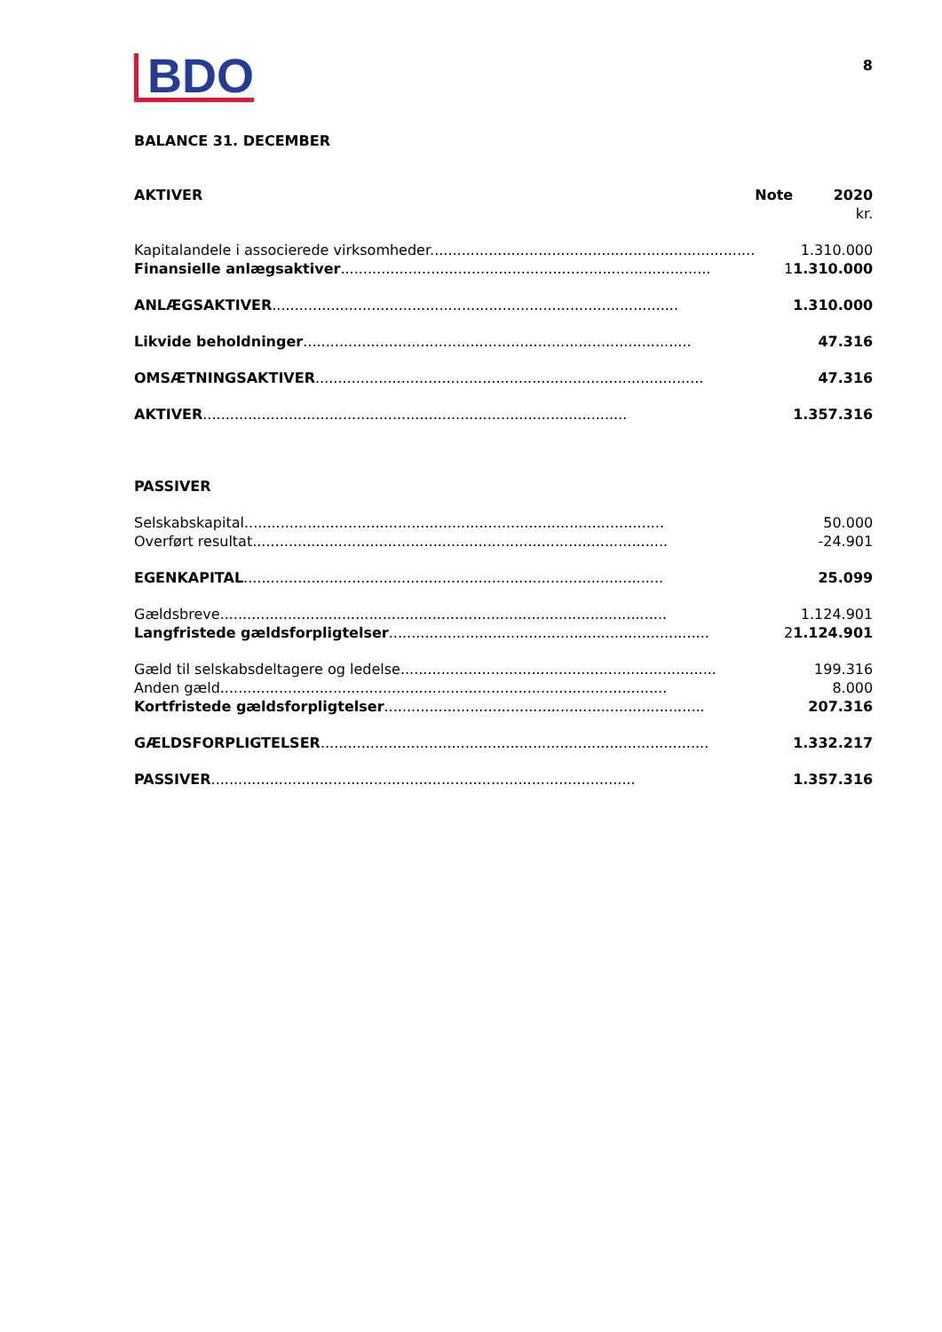BDO
8
BALANCE 31. DECEMBER
| AKTIVER | Note | 2020 |
| --- | --- | --- |
| | | kr. |
| Kapitalandele i associerede virksomheder........................................................................ | | 1.310.000 |
| Finansielle anlægsaktiver .................................................................................. | 1 | 1.310.000 |
| ANLÆGSAKTIVER .......................................................................................... | | 1.310.000 |
| Likvide beholdninger ...................................................................................... | | 47.316 |
| OMSÆTNINGSAKTIVER ...................................................................................... | | 47.316 |
| AKTIVER .............................................................................................. | | 1.357.316 |
| PASSIVER | | |
| Selskabskapital............................................................................................. | | 50.000 |
| Overført resultat............................................................................................ | | -24.901 |
| EGENKAPITAL ............................................................................................. | | 25.099 |
| Gældsbreve................................................................................................... | | 1.124.901 |
| Langfristede gældsforpligtelser ....................................................................... | 2 | 1.124.901 |
| Gæld til selskabsdeltagere og ledelse...................................................................... | | 199.316 |
| Anden gæld................................................................................................... | | 8.000 |
| Kortfristede gældsforpligtelser ....................................................................... | | 207.316 |
| GÆLDSFORPLIGTELSER ...................................................................................... | | 1.332.217 |
| PASSIVER .............................................................................................. | | 1.357.316 |